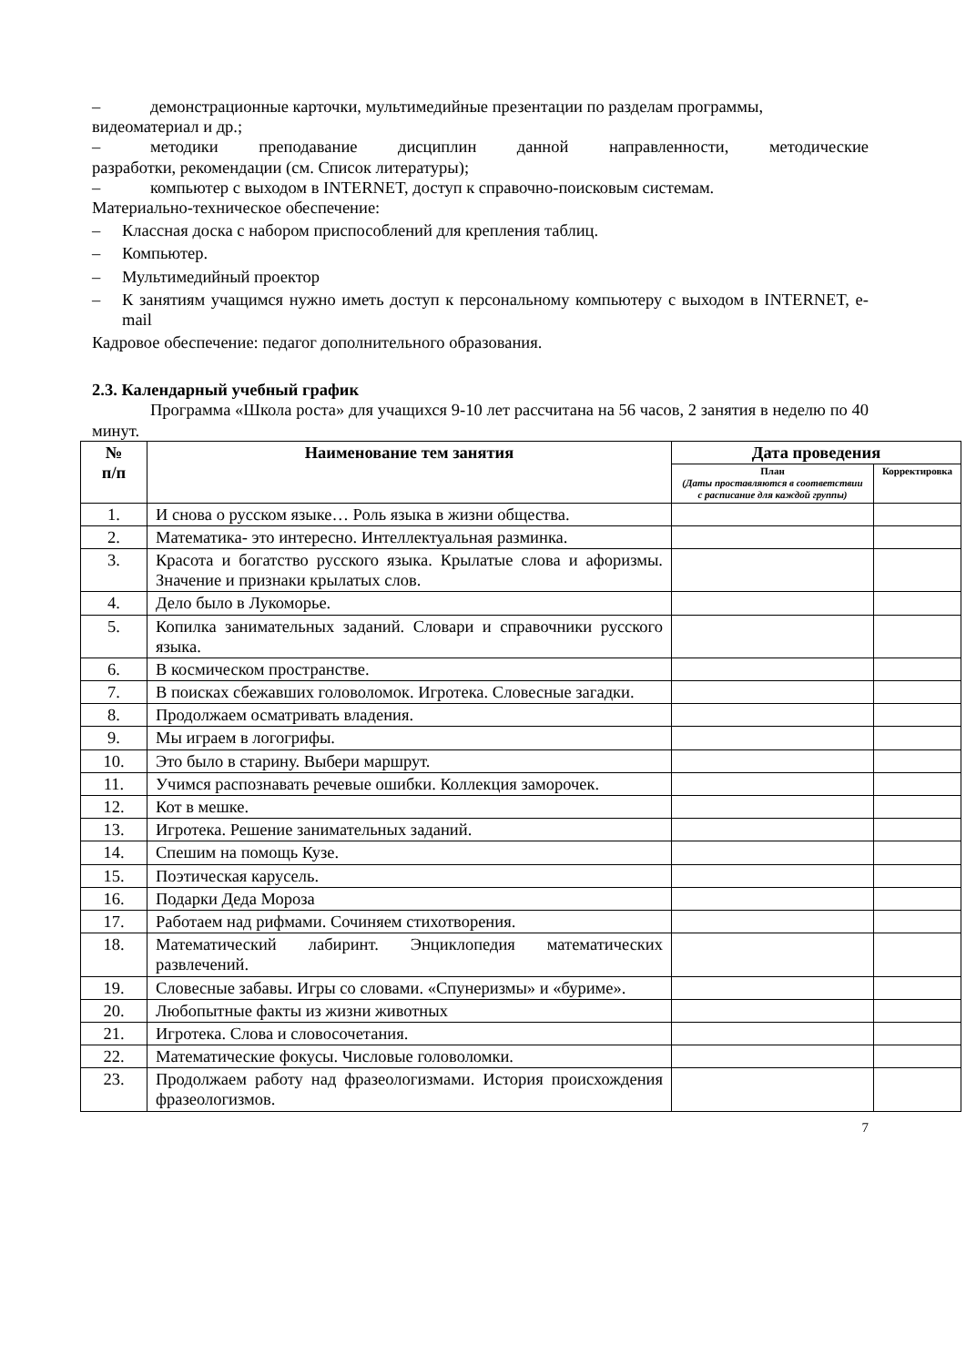– демонстрационные карточки, мультимедийные презентации по разделам программы,
видеоматериал и др.;
– методики преподавание дисциплин данной направленности, методические
разработки, рекомендации (см. Список литературы);
– компьютер с выходом в INTERNET, доступ к справочно-поисковым системам.
Материально-техническое обеспечение:
– Классная доска с набором приспособлений для крепления таблиц.
– Компьютер.
– Мультимедийный проектор
– К занятиям учащимся нужно иметь доступ к персональному компьютеру с выходом в INTERNET, e-mail
Кадровое обеспечение: педагог дополнительного образования.
2.3. Календарный учебный график
Программа «Школа роста» для учащихся 9-10 лет рассчитана на 56 часов, 2 занятия в неделю по 40 минут.
| № п/п | Наименование тем занятия | Дата проведения | |
| --- | --- | --- | --- |
| | | План (Даты проставляются в соответствии с расписание для каждой группы) | Корректировка |
| 1. | И снова о русском языке… Роль языка в жизни общества. | | |
| 2. | Математика- это интересно. Интеллектуальная разминка. | | |
| 3. | Красота и богатство русского языка. Крылатые слова и афоризмы. Значение и признаки крылатых слов. | | |
| 4. | Дело было в Лукоморье. | | |
| 5. | Копилка занимательных заданий. Словари и справочники русского языка. | | |
| 6. | В космическом пространстве. | | |
| 7. | В поисках сбежавших головоломок. Игротека. Словесные загадки. | | |
| 8. | Продолжаем осматривать владения. | | |
| 9. | Мы играем в логогрифы. | | |
| 10. | Это было в старину. Выбери маршрут. | | |
| 11. | Учимся распознавать речевые ошибки. Коллекция заморочек. | | |
| 12. | Кот в мешке. | | |
| 13. | Игротека. Решение занимательных заданий. | | |
| 14. | Спешим на помощь Кузе. | | |
| 15. | Поэтическая карусель. | | |
| 16. | Подарки Деда Мороза | | |
| 17. | Работаем над рифмами. Сочиняем стихотворения. | | |
| 18. | Математический лабиринт. Энциклопедия математических развлечений. | | |
| 19. | Словесные забавы. Игры со словами. «Спунеризмы» и «буриме». | | |
| 20. | Любопытные факты из жизни животных | | |
| 21. | Игротека. Слова и словосочетания. | | |
| 22. | Математические фокусы. Числовые головоломки. | | |
| 23. | Продолжаем работу над фразеологизмами. История происхождения фразеологизмов. | | |
7